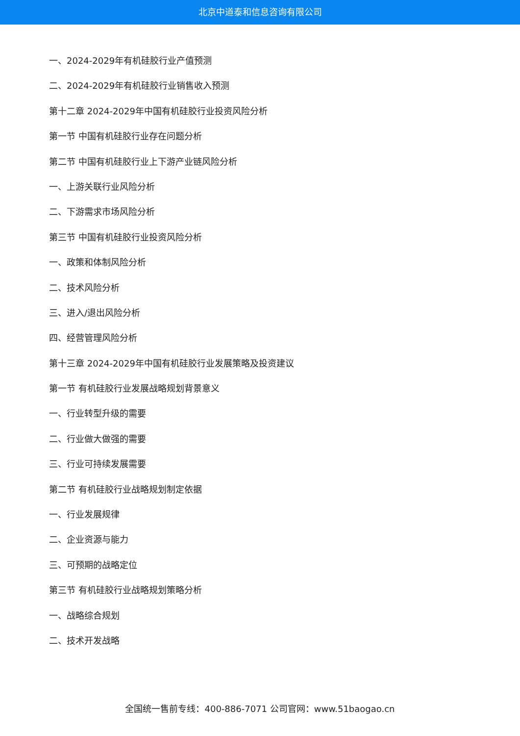北京中道泰和信息咨询有限公司
一、2024-2029年有机硅胶行业产值预测
二、2024-2029年有机硅胶行业销售收入预测
第十二章 2024-2029年中国有机硅胶行业投资风险分析
第一节 中国有机硅胶行业存在问题分析
第二节 中国有机硅胶行业上下游产业链风险分析
一、上游关联行业风险分析
二、下游需求市场风险分析
第三节 中国有机硅胶行业投资风险分析
一、政策和体制风险分析
二、技术风险分析
三、进入/退出风险分析
四、经营管理风险分析
第十三章 2024-2029年中国有机硅胶行业发展策略及投资建议
第一节 有机硅胶行业发展战略规划背景意义
一、行业转型升级的需要
二、行业做大做强的需要
三、行业可持续发展需要
第二节 有机硅胶行业战略规划制定依据
一、行业发展规律
二、企业资源与能力
三、可预期的战略定位
第三节 有机硅胶行业战略规划策略分析
一、战略综合规划
二、技术开发战略
全国统一售前专线：400-886-7071 公司官网：www.51baogao.cn